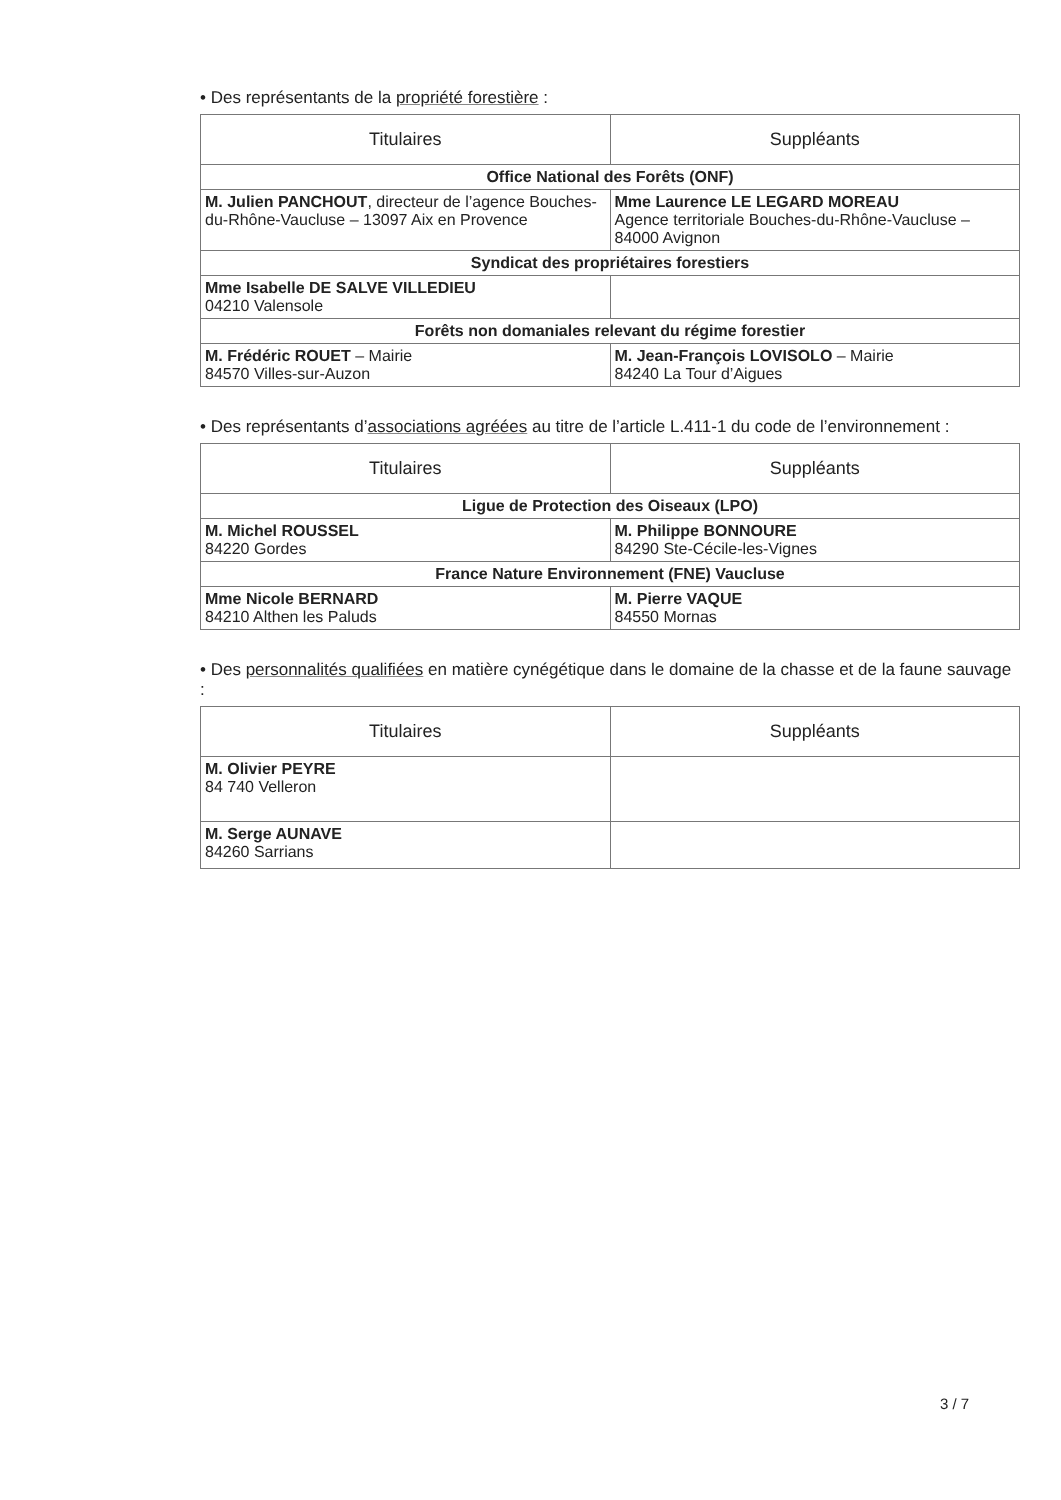• Des représentants de la propriété forestière :
| Titulaires | Suppléants |
| --- | --- |
| Office National des Forêts (ONF) | |
| M. Julien PANCHOUT , directeur de l’agence Bouches-du-Rhône-Vaucluse – 13097 Aix en Provence | Mme Laurence LE LEGARD MOREAU Agence territoriale Bouches-du-Rhône-Vaucluse – 84000 Avignon |
| Syndicat des propriétaires forestiers | |
| Mme Isabelle DE SALVE VILLEDIEU 04210 Valensole | |
| Forêts non domaniales relevant du régime forestier | |
| M. Frédéric ROUET – Mairie 84570 Villes-sur-Auzon | M. Jean-François LOVISOLO – Mairie 84240 La Tour d’Aigues |
• Des représentants d’associations agréées au titre de l’article L.411-1 du code de l’environnement :
| Titulaires | Suppléants |
| --- | --- |
| Ligue de Protection des Oiseaux (LPO) | |
| M. Michel ROUSSEL 84220 Gordes | M. Philippe BONNOURE 84290 Ste-Cécile-les-Vignes |
| France Nature Environnement (FNE) Vaucluse | |
| Mme Nicole BERNARD 84210 Althen les Paluds | M. Pierre VAQUE 84550 Mornas |
• Des personnalités qualifiées en matière cynégétique dans le domaine de la chasse et de la faune sauvage :
| Titulaires | Suppléants |
| --- | --- |
| M. Olivier PEYRE 84 740 Velleron | |
| M. Serge AUNAVE 84260 Sarrians | |
3 / 7